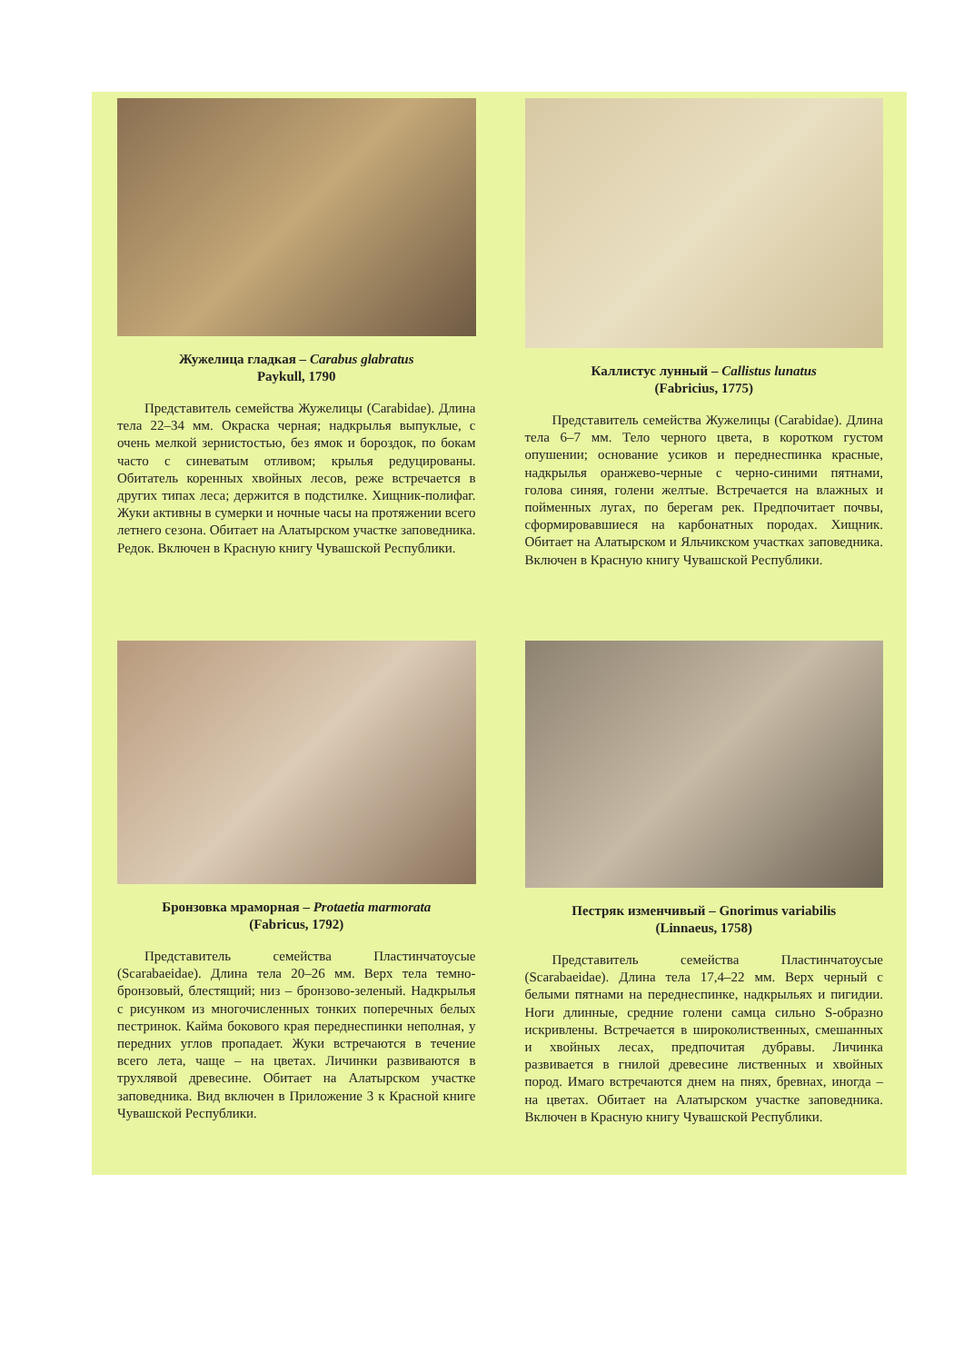Жужелица гладкая – Carabus glabratus
Paykull, 1790
Представитель семейства Жужелицы (Carabidae). Длина тела 22–34 мм. Окраска черная; надкрылья выпуклые, с очень мелкой зернистостью, без ямок и бороздок, по бокам часто с синеватым отливом; крылья редуцированы. Обитатель коренных хвойных лесов, реже встречается в других типах леса; держится в подстилке. Хищник-полифаг. Жуки активны в сумерки и ночные часы на протяжении всего летнего сезона. Обитает на Алатырском участке заповедника. Редок. Включен в Красную книгу Чувашской Республики.
Каллистус лунный – Callistus lunatus
(Fabricius, 1775)
Представитель семейства Жужелицы (Carabidae). Длина тела 6–7 мм. Тело черного цвета, в коротком густом опушении; основание усиков и переднеспинка красные, надкрылья оранжево-черные с черно-синими пятнами, голова синяя, голени желтые. Встречается на влажных и пойменных лугах, по берегам рек. Предпочитает почвы, сформировавшиеся на карбонатных породах. Хищник. Обитает на Алатырском и Яльчикском участках заповедника. Включен в Красную книгу Чувашской Республики.
Бронзовка мраморная – Protaetia marmorata
(Fabricus, 1792)
Представитель семейства Пластинчатоусые (Scarabaeidae). Длина тела 20–26 мм. Верх тела темно-бронзовый, блестящий; низ – бронзово-зеленый. Надкрылья с рисунком из многочисленных тонких поперечных белых пестринок. Кайма бокового края переднеспинки неполная, у передних углов пропадает. Жуки встречаются в течение всего лета, чаще – на цветах. Личинки развиваются в трухлявой древесине. Обитает на Алатырском участке заповедника. Вид включен в Приложение 3 к Красной книге Чувашской Республики.
Пестряк изменчивый – Gnorimus variabilis
(Linnaeus, 1758)
Представитель семейства Пластинчатоусые (Scarabaeidae). Длина тела 17,4–22 мм. Верх черный с белыми пятнами на переднеспинке, надкрыльях и пигидии. Ноги длинные, средние голени самца сильно S-образно искривлены. Встречается в широколиственных, смешанных и хвойных лесах, предпочитая дубравы. Личинка развивается в гнилой древесине лиственных и хвойных пород. Имаго встречаются днем на пнях, бревнах, иногда – на цветах. Обитает на Алатырском участке заповедника. Включен в Красную книгу Чувашской Республики.